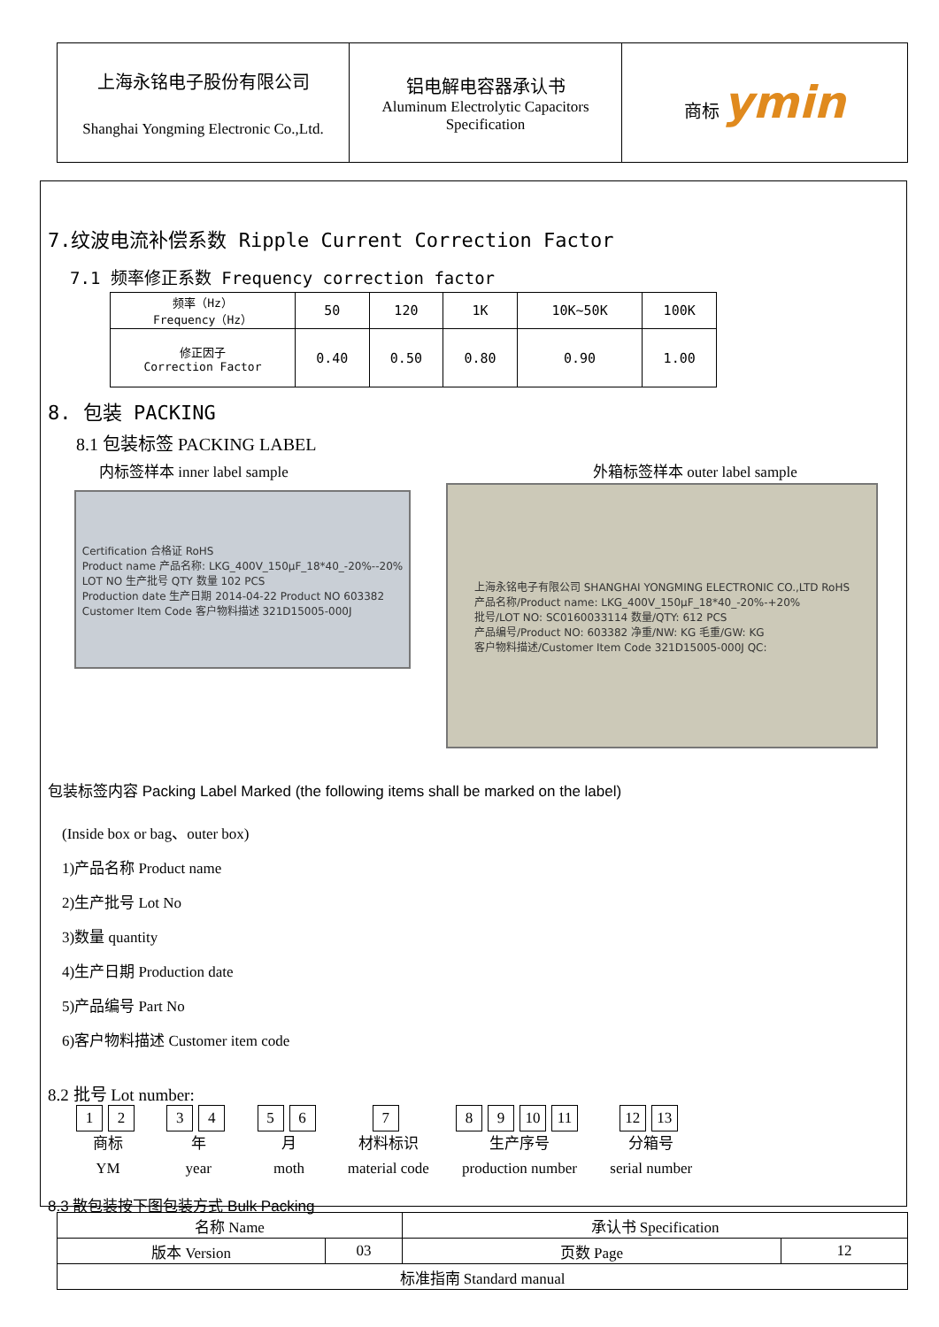| 上海永铭电子股份有限公司 Shanghai Yongming Electronic Co.,Ltd. | 铝电解电容器承认书 Aluminum Electrolytic Capacitors Specification | 商标 ymin |
7.纹波电流补偿系数 Ripple Current Correction Factor
7.1 频率修正系数 Frequency correction factor
| 频率（Hz） Frequency（Hz） | 50 | 120 | 1K | 10K~50K | 100K |
| 修正因子 Correction Factor | 0.40 | 0.50 | 0.80 | 0.90 | 1.00 |
8. 包装 PACKING
8.1 包装标签 PACKING LABEL
内标签样本 inner label sample 外箱标签样本 outer label sample
Certification 合格证 RoHS
Product name 产品名称: LKG_400V_150μF_18*40_-20%--20%
LOT NO 生产批号 QTY 数量 102 PCS
Production date 生产日期 2014-04-22 Product NO 603382
Customer Item Code 客户物料描述 321D15005-000J
上海永铭电子有限公司 SHANGHAI YONGMING ELECTRONIC CO.,LTD RoHS
产品名称/Product name: LKG_400V_150μF_18*40_-20%-+20%
批号/LOT NO: SC0160033114 数量/QTY: 612 PCS
产品编号/Product NO: 603382 净重/NW: KG 毛重/GW: KG
客户物料描述/Customer Item Code 321D15005-000J QC:
包装标签内容 Packing Label Marked (the following items shall be marked on the label)
(Inside box or bag、outer box)
1)产品名称 Product name
2)生产批号 Lot No
3)数量 quantity
4)生产日期 Production date
5)产品编号 Part No
6)客户物料描述 Customer item code
8.2 批号 Lot number:
1 2
商标
YM
3 4
年
year
5 6
月
moth
7
材料标识
material code
8 9 10 11
生产序号
production number
12 13
分箱号
serial number
8.3 散包装按下图包装方式 Bulk Packing
| 名称 Name | | 承认书 Specification | |
| 版本 Version | 03 | 页数 Page | 12 |
| 标准指南 Standard manual | | | |